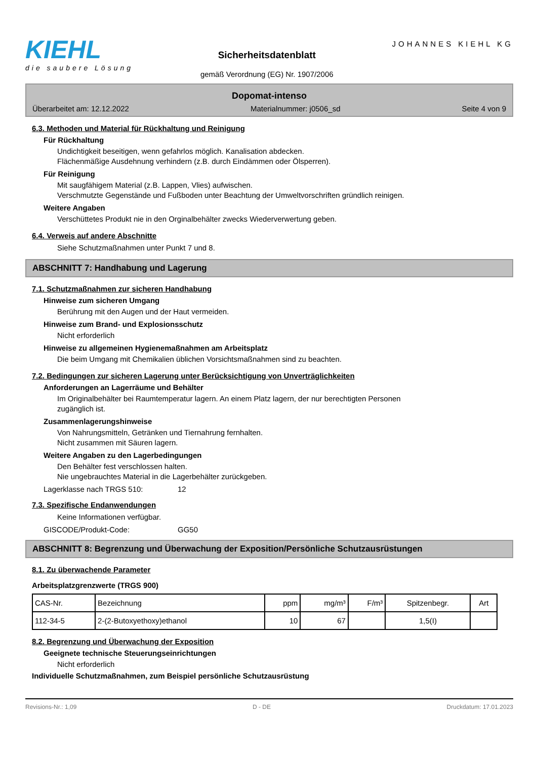KIEHL
die saubere Lösung
Sicherheitsdatenblatt
gemäß Verordnung (EG) Nr. 1907/2006
JOHANNES KIEHL KG
Dopomat-intenso
Überarbeitet am: 12.12.2022 Materialnummer: j0506_sd Seite 4 von 9
6.3. Methoden und Material für Rückhaltung und Reinigung
Für Rückhaltung
Undichtigkeit beseitigen, wenn gefahrlos möglich. Kanalisation abdecken.
Flächenmäßige Ausdehnung verhindern (z.B. durch Eindämmen oder Ölsperren).
Für Reinigung
Mit saugfähigem Material (z.B. Lappen, Vlies) aufwischen.
Verschmutzte Gegenstände und Fußboden unter Beachtung der Umweltvorschriften gründlich reinigen.
Weitere Angaben
Verschüttetes Produkt nie in den Orginalbehälter zwecks Wiederverwertung geben.
6.4. Verweis auf andere Abschnitte
Siehe Schutzmaßnahmen unter Punkt 7 und 8.
ABSCHNITT 7: Handhabung und Lagerung
7.1. Schutzmaßnahmen zur sicheren Handhabung
Hinweise zum sicheren Umgang
Berührung mit den Augen und der Haut vermeiden.
Hinweise zum Brand- und Explosionsschutz
Nicht erforderlich
Hinweise zu allgemeinen Hygienemaßnahmen am Arbeitsplatz
Die beim Umgang mit Chemikalien üblichen Vorsichtsmaßnahmen sind zu beachten.
7.2. Bedingungen zur sicheren Lagerung unter Berücksichtigung von Unverträglichkeiten
Anforderungen an Lagerräume und Behälter
Im Originalbehälter bei Raumtemperatur lagern. An einem Platz lagern, der nur berechtigten Personen
zugänglich ist.
Zusammenlagerungshinweise
Von Nahrungsmitteln, Getränken und Tiernahrung fernhalten.
Nicht zusammen mit Säuren lagern.
Weitere Angaben zu den Lagerbedingungen
Den Behälter fest verschlossen halten.
Nie ungebrauchtes Material in die Lagerbehälter zurückgeben.
Lagerklasse nach TRGS 510: 12
7.3. Spezifische Endanwendungen
Keine Informationen verfügbar.
GISCODE/Produkt-Code: GG50
ABSCHNITT 8: Begrenzung und Überwachung der Exposition/Persönliche Schutzausrüstungen
8.1. Zu überwachende Parameter
Arbeitsplatzgrenzwerte (TRGS 900)
| CAS-Nr. | Bezeichnung | ppm | mg/m³ | F/m³ | Spitzenbegr. | Art |
| --- | --- | --- | --- | --- | --- | --- |
| 112-34-5 | 2-(2-Butoxyethoxy)ethanol | 10 | 67 | | 1,5(I) | |
8.2. Begrenzung und Überwachung der Exposition
Geeignete technische Steuerungseinrichtungen
Nicht erforderlich
Individuelle Schutzmaßnahmen, zum Beispiel persönliche Schutzausrüstung
Revisions-Nr.: 1,09 D - DE Druckdatum: 17.01.2023